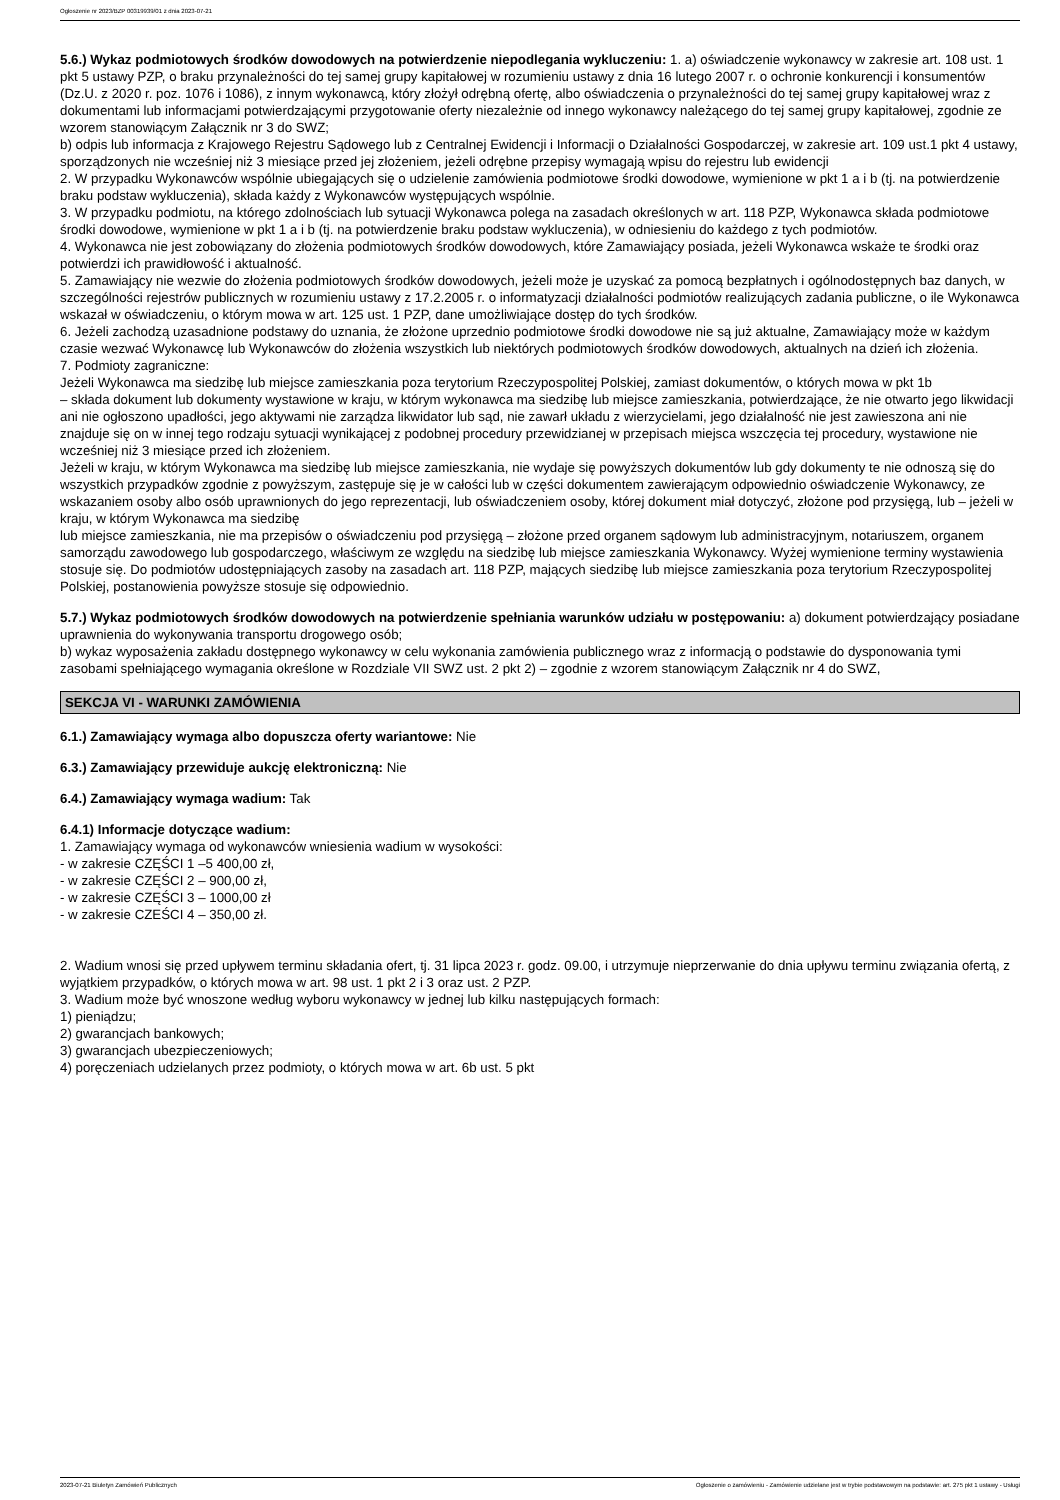Ogłoszenie nr 2023/BZP 00319939/01 z dnia 2023-07-21
5.6.) Wykaz podmiotowych środków dowodowych na potwierdzenie niepodlegania wykluczeniu: 1. a) oświadczenie wykonawcy w zakresie art. 108 ust. 1 pkt 5 ustawy PZP, o braku przynależności do tej samej grupy kapitałowej w rozumieniu ustawy z dnia 16 lutego 2007 r. o ochronie konkurencji i konsumentów (Dz.U. z 2020 r. poz. 1076 i 1086), z innym wykonawcą, który złożył odrębną ofertę, albo oświadczenia o przynależności do tej samej grupy kapitałowej wraz z dokumentami lub informacjami potwierdzającymi przygotowanie oferty niezależnie od innego wykonawcy należącego do tej samej grupy kapitałowej, zgodnie ze wzorem stanowiącym Załącznik nr 3 do SWZ;
b) odpis lub informacja z Krajowego Rejestru Sądowego lub z Centralnej Ewidencji i Informacji o Działalności Gospodarczej, w zakresie art. 109 ust.1 pkt 4 ustawy, sporządzonych nie wcześniej niż 3 miesiące przed jej złożeniem, jeżeli odrębne przepisy wymagają wpisu do rejestru lub ewidencji
2. W przypadku Wykonawców wspólnie ubiegających się o udzielenie zamówienia podmiotowe środki dowodowe, wymienione w pkt 1 a i b (tj. na potwierdzenie braku podstaw wykluczenia), składa każdy z Wykonawców występujących wspólnie.
3. W przypadku podmiotu, na którego zdolnościach lub sytuacji Wykonawca polega na zasadach określonych w art. 118 PZP, Wykonawca składa podmiotowe środki dowodowe, wymienione w pkt 1 a i b (tj. na potwierdzenie braku podstaw wykluczenia), w odniesieniu do każdego z tych podmiotów.
4. Wykonawca nie jest zobowiązany do złożenia podmiotowych środków dowodowych, które Zamawiający posiada, jeżeli Wykonawca wskaże te środki oraz potwierdzi ich prawidłowość i aktualność.
5. Zamawiający nie wezwie do złożenia podmiotowych środków dowodowych, jeżeli może je uzyskać za pomocą bezpłatnych i ogólnodostępnych baz danych, w szczególności rejestrów publicznych w rozumieniu ustawy z 17.2.2005 r. o informatyzacji działalności podmiotów realizujących zadania publiczne, o ile Wykonawca wskazał w oświadczeniu, o którym mowa w art. 125 ust. 1 PZP, dane umożliwiające dostęp do tych środków.
6. Jeżeli zachodzą uzasadnione podstawy do uznania, że złożone uprzednio podmiotowe środki dowodowe nie są już aktualne, Zamawiający może w każdym czasie wezwać Wykonawcę lub Wykonawców do złożenia wszystkich lub niektórych podmiotowych środków dowodowych, aktualnych na dzień ich złożenia.
7. Podmioty zagraniczne:
Jeżeli Wykonawca ma siedzibę lub miejsce zamieszkania poza terytorium Rzeczypospolitej Polskiej, zamiast dokumentów, o których mowa w pkt 1b
– składa dokument lub dokumenty wystawione w kraju, w którym wykonawca ma siedzibę lub miejsce zamieszkania, potwierdzające, że nie otwarto jego likwidacji ani nie ogłoszono upadłości, jego aktywami nie zarządza likwidator lub sąd, nie zawarł układu z wierzycielami, jego działalność nie jest zawieszona ani nie znajduje się on w innej tego rodzaju sytuacji wynikającej z podobnej procedury przewidzianej w przepisach miejsca wszczęcia tej procedury, wystawione nie wcześniej niż 3 miesiące przed ich złożeniem.
Jeżeli w kraju, w którym Wykonawca ma siedzibę lub miejsce zamieszkania, nie wydaje się powyższych dokumentów lub gdy dokumenty te nie odnoszą się do wszystkich przypadków zgodnie z powyższym, zastępuje się je w całości lub w części dokumentem zawierającym odpowiednio oświadczenie Wykonawcy, ze wskazaniem osoby albo osób uprawnionych do jego reprezentacji, lub oświadczeniem osoby, której dokument miał dotyczyć, złożone pod przysięgą, lub – jeżeli w kraju, w którym Wykonawca ma siedzibę
lub miejsce zamieszkania, nie ma przepisów o oświadczeniu pod przysięgą – złożone przed organem sądowym lub administracyjnym, notariuszem, organem samorządu zawodowego lub gospodarczego, właściwym ze względu na siedzibę lub miejsce zamieszkania Wykonawcy. Wyżej wymienione terminy wystawienia stosuje się. Do podmiotów udostępniających zasoby na zasadach art. 118 PZP, mających siedzibę lub miejsce zamieszkania poza terytorium Rzeczypospolitej Polskiej, postanowienia powyższe stosuje się odpowiednio.
5.7.) Wykaz podmiotowych środków dowodowych na potwierdzenie spełniania warunków udziału w postępowaniu: a) dokument potwierdzający posiadane uprawnienia do wykonywania transportu drogowego osób;
b) wykaz wyposażenia zakładu dostępnego wykonawcy w celu wykonania zamówienia publicznego wraz z informacją o podstawie do dysponowania tymi zasobami spełniającego wymagania określone w Rozdziale VII SWZ ust. 2 pkt 2) – zgodnie z wzorem stanowiącym Załącznik nr 4 do SWZ,
SEKCJA VI - WARUNKI ZAMÓWIENIA
6.1.) Zamawiający wymaga albo dopuszcza oferty wariantowe: Nie
6.3.) Zamawiający przewiduje aukcję elektroniczną: Nie
6.4.) Zamawiający wymaga wadium: Tak
6.4.1) Informacje dotyczące wadium:
1. Zamawiający wymaga od wykonawców wniesienia wadium w wysokości:
- w zakresie CZĘŚCI 1 –5 400,00 zł,
- w zakresie CZĘŚCI 2 – 900,00 zł,
- w zakresie CZĘŚCI 3 – 1000,00 zł
- w zakresie CZEŚCI 4 – 350,00 zł.
2. Wadium wnosi się przed upływem terminu składania ofert, tj. 31 lipca 2023 r. godz. 09.00, i utrzymuje nieprzerwanie do dnia upływu terminu związania ofertą, z wyjątkiem przypadków, o których mowa w art. 98 ust. 1 pkt 2 i 3 oraz ust. 2 PZP.
3. Wadium może być wnoszone według wyboru wykonawcy w jednej lub kilku następujących formach:
1) pieniądzu;
2) gwarancjach bankowych;
3) gwarancjach ubezpieczeniowych;
4) poręczeniach udzielanych przez podmioty, o których mowa w art. 6b ust. 5 pkt
2023-07-21 Biuletyn Zamówień Publicznych Ogłoszenie o zamówieniu - Zamówienie udzielane jest w trybie podstawowym na podstawie: art. 275 pkt 1 ustawy - Usługi